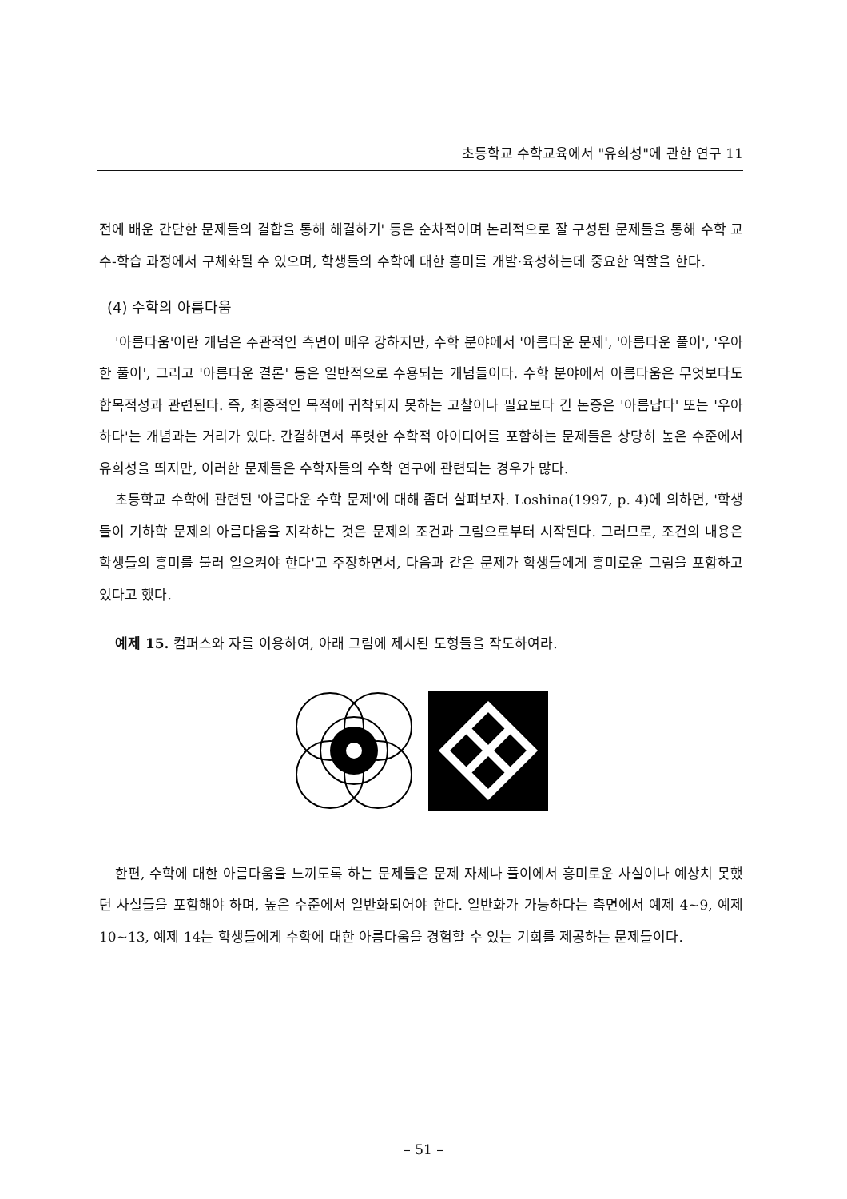초등학교 수학교육에서 "유희성"에 관한 연구 11
전에 배운 간단한 문제들의 결합을 통해 해결하기' 등은 순차적이며 논리적으로 잘 구성된 문제들을 통해 수학 교수-학습 과정에서 구체화될 수 있으며, 학생들의 수학에 대한 흥미를 개발·육성하는데 중요한 역할을 한다.
(4) 수학의 아름다움
'아름다움'이란 개념은 주관적인 측면이 매우 강하지만, 수학 분야에서 '아름다운 문제', '아름다운 풀이', '우아한 풀이', 그리고 '아름다운 결론' 등은 일반적으로 수용되는 개념들이다. 수학 분야에서 아름다움은 무엇보다도 합목적성과 관련된다. 즉, 최종적인 목적에 귀착되지 못하는 고찰이나 필요보다 긴 논증은 '아름답다' 또는 '우아하다'는 개념과는 거리가 있다. 간결하면서 뚜렷한 수학적 아이디어를 포함하는 문제들은 상당히 높은 수준에서 유희성을 띄지만, 이러한 문제들은 수학자들의 수학 연구에 관련되는 경우가 많다.
초등학교 수학에 관련된 '아름다운 수학 문제'에 대해 좀더 살펴보자. Loshina(1997, p. 4)에 의하면, '학생들이 기하학 문제의 아름다움을 지각하는 것은 문제의 조건과 그림으로부터 시작된다. 그러므로, 조건의 내용은 학생들의 흥미를 불러 일으켜야 한다'고 주장하면서, 다음과 같은 문제가 학생들에게 흥미로운 그림을 포함하고 있다고 했다.
예제 15. 컴퍼스와 자를 이용하여, 아래 그림에 제시된 도형들을 작도하여라.
한편, 수학에 대한 아름다움을 느끼도록 하는 문제들은 문제 자체나 풀이에서 흥미로운 사실이나 예상치 못했던 사실들을 포함해야 하며, 높은 수준에서 일반화되어야 한다. 일반화가 가능하다는 측면에서 예제 4~9, 예제 10~13, 예제 14는 학생들에게 수학에 대한 아름다움을 경험할 수 있는 기회를 제공하는 문제들이다.
– 51 –